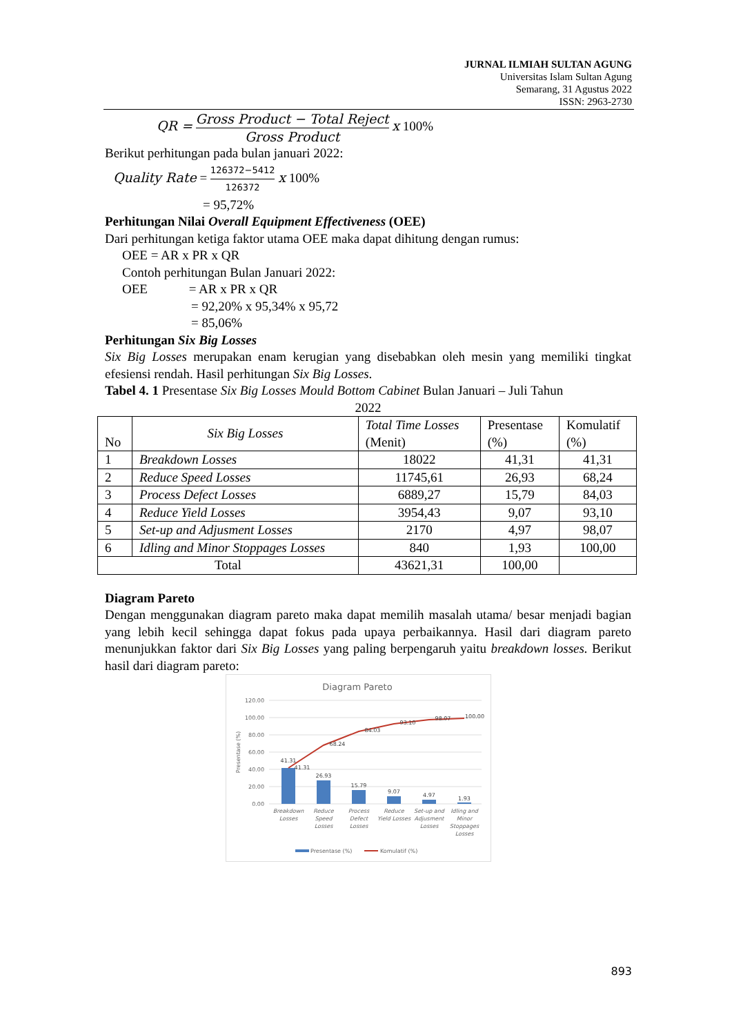JURNAL ILMIAH SULTAN AGUNG
Universitas Islam Sultan Agung
Semarang, 31 Agustus 2022
ISSN: 2963-2730
QR = Gross Product − Total Reject Gross Product x 100%
Berikut perhitungan pada bulan januari 2022:
Quality Rate = 126372−5412 126372 x 100%
= 95,72%
Perhitungan Nilai Overall Equipment Effectiveness (OEE)
Dari perhitungan ketiga faktor utama OEE maka dapat dihitung dengan rumus:
OEE = AR x PR x QR
Contoh perhitungan Bulan Januari 2022:
OEE = AR x PR x QR
= 92,20% x 95,34% x 95,72
= 85,06%
Perhitungan Six Big Losses
Six Big Losses merupakan enam kerugian yang disebabkan oleh mesin yang memiliki tingkat efesiensi rendah. Hasil perhitungan Six Big Losses.
Tabel 4. 1 Presentase Six Big Losses Mould Bottom Cabinet Bulan Januari – Juli Tahun
2022
| No | Six Big Losses | Total Time Losses (Menit) | Presentase (%) | Komulatif (%) |
| 1 | Breakdown Losses | 18022 | 41,31 | 41,31 |
| 2 | Reduce Speed Losses | 11745,61 | 26,93 | 68,24 |
| 3 | Process Defect Losses | 6889,27 | 15,79 | 84,03 |
| 4 | Reduce Yield Losses | 3954,43 | 9,07 | 93,10 |
| 5 | Set-up and Adjusment Losses | 2170 | 4,97 | 98,07 |
| 6 | Idling and Minor Stoppages Losses | 840 | 1,93 | 100,00 |
| Total | | 43621,31 | 100,00 | |
Diagram Pareto
Dengan menggunakan diagram pareto maka dapat memilih masalah utama/ besar menjadi bagian yang lebih kecil sehingga dapat fokus pada upaya perbaikannya. Hasil dari diagram pareto menunjukkan faktor dari Six Big Losses yang paling berpengaruh yaitu breakdown losses. Berikut hasil dari diagram pareto:
Diagram Pareto
120.00
100.00
80.00
60.00
40.00
20.00
0.00
Presentase (%)
41.31
41.31
26.93
68.24
15.79
84.03
9.07
93.10
4.97
98.07
1.93
100.00
Breakdown
Losses
Reduce
Speed
Losses
Process
Defect
Losses
Reduce
Yield Losses
Set-up and
Adjusment
Losses
Idling and
Minor
Stoppages
Losses
Presentase (%)
Komulatif (%)
893